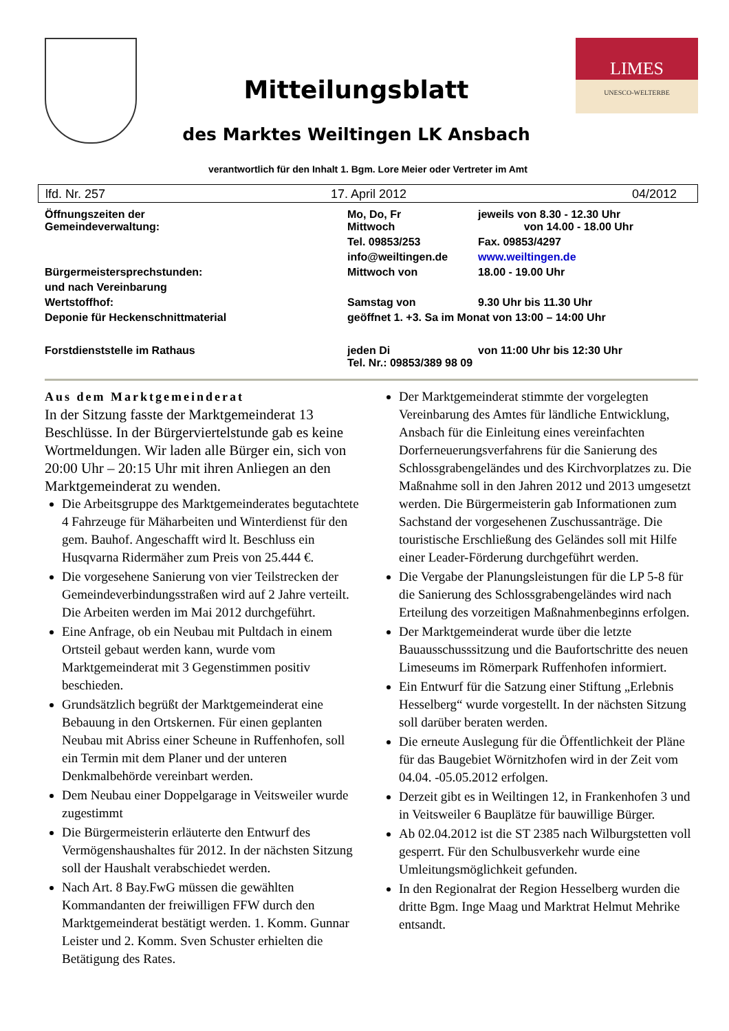Mitteilungsblatt
des Marktes Weiltingen LK Ansbach
LIMES
UNESCO-WELTERBE
verantwortlich für den Inhalt 1. Bgm. Lore Meier oder Vertreter im Amt
lfd. Nr. 257 17. April 2012 04/2012
| Öffnungszeiten der Gemeindeverwaltung: | Mo, Do, Fr Mittwoch | jeweils von 8.30 - 12.30 Uhr von 14.00 - 18.00 Uhr |
| | Tel. 09853/253 | Fax. 09853/4297 |
| | info@weiltingen.de | www.weiltingen.de |
| Bürgermeistersprechstunden: | Mittwoch von | 18.00 - 19.00 Uhr |
| und nach Vereinbarung | | |
| Wertstoffhof: | Samstag von | 9.30 Uhr bis 11.30 Uhr |
| Deponie für Heckenschnittmaterial | geöffnet 1. +3. Sa im Monat von 13:00 – 14:00 Uhr | |
| Forstdienststelle im Rathaus | jeden Di Tel. Nr.: 09853/389 98 09 | von 11:00 Uhr bis 12:30 Uhr |
Aus dem Marktgemeinderat
In der Sitzung fasste der Marktgemeinderat 13 Beschlüsse. In der Bürgerviertelstunde gab es keine Wortmeldungen. Wir laden alle Bürger ein, sich von 20:00 Uhr – 20:15 Uhr mit ihren Anliegen an den Marktgemeinderat zu wenden.
Die Arbeitsgruppe des Marktgemeinderates begutachtete 4 Fahrzeuge für Mäharbeiten und Winterdienst für den gem. Bauhof. Angeschafft wird lt. Beschluss ein Husqvarna Ridermäher zum Preis von 25.444 €.
Die vorgesehene Sanierung von vier Teilstrecken der Gemeindeverbindungsstraßen wird auf 2 Jahre verteilt. Die Arbeiten werden im Mai 2012 durchgeführt.
Eine Anfrage, ob ein Neubau mit Pultdach in einem Ortsteil gebaut werden kann, wurde vom Marktgemeinderat mit 3 Gegenstimmen positiv beschieden.
Grundsätzlich begrüßt der Marktgemeinderat eine Bebauung in den Ortskernen. Für einen geplanten Neubau mit Abriss einer Scheune in Ruffenhofen, soll ein Termin mit dem Planer und der unteren Denkmalbehörde vereinbart werden.
Dem Neubau einer Doppelgarage in Veitsweiler wurde zugestimmt
Die Bürgermeisterin erläuterte den Entwurf des Vermögenshaushaltes für 2012. In der nächsten Sitzung soll der Haushalt verabschiedet werden.
Nach Art. 8 Bay.FwG müssen die gewählten Kommandanten der freiwilligen FFW durch den Marktgemeinderat bestätigt werden. 1. Komm. Gunnar Leister und 2. Komm. Sven Schuster erhielten die Betätigung des Rates.
Der Marktgemeinderat stimmte der vorgelegten Vereinbarung des Amtes für ländliche Entwicklung, Ansbach für die Einleitung eines vereinfachten Dorferneuerungsverfahrens für die Sanierung des Schlossgrabengeländes und des Kirchvorplatzes zu. Die Maßnahme soll in den Jahren 2012 und 2013 umgesetzt werden. Die Bürgermeisterin gab Informationen zum Sachstand der vorgesehenen Zuschussanträge. Die touristische Erschließung des Geländes soll mit Hilfe einer Leader-Förderung durchgeführt werden.
Die Vergabe der Planungsleistungen für die LP 5-8 für die Sanierung des Schlossgrabengeländes wird nach Erteilung des vorzeitigen Maßnahmenbeginns erfolgen.
Der Marktgemeinderat wurde über die letzte Bauausschusssitzung und die Baufortschritte des neuen Limeseums im Römerpark Ruffenhofen informiert.
Ein Entwurf für die Satzung einer Stiftung „Erlebnis Hesselberg“ wurde vorgestellt. In der nächsten Sitzung soll darüber beraten werden.
Die erneute Auslegung für die Öffentlichkeit der Pläne für das Baugebiet Wörnitzhofen wird in der Zeit vom 04.04. -05.05.2012 erfolgen.
Derzeit gibt es in Weiltingen 12, in Frankenhofen 3 und in Veitsweiler 6 Bauplätze für bauwillige Bürger.
Ab 02.04.2012 ist die ST 2385 nach Wilburgstetten voll gesperrt. Für den Schulbusverkehr wurde eine Umleitungsmöglichkeit gefunden.
In den Regionalrat der Region Hesselberg wurden die dritte Bgm. Inge Maag und Marktrat Helmut Mehrike entsandt.